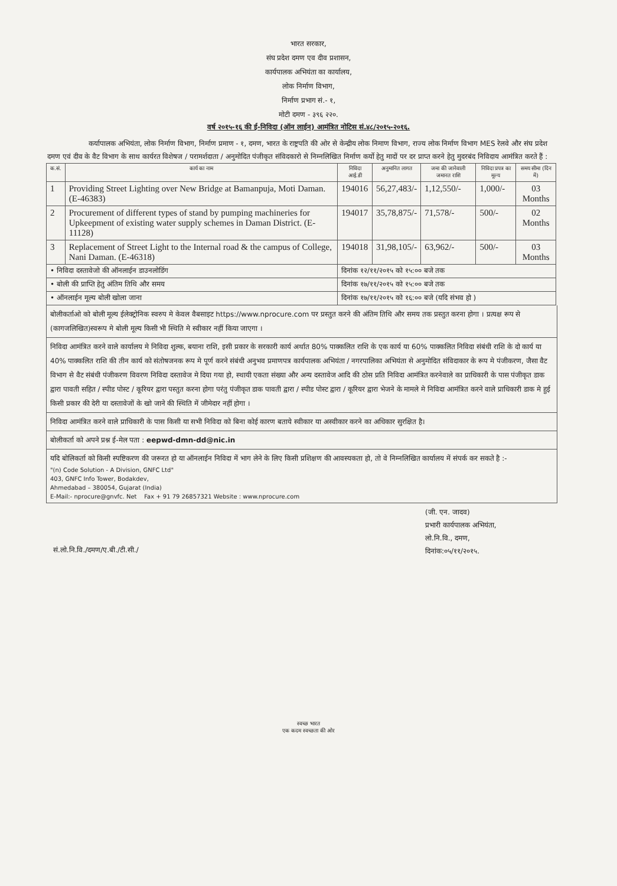भारत सरकार,
संघ प्रदेश दमण एव दीव प्रशासन,
कार्यपालक अभियंता का कार्यालय,
लोक निर्माण विभाग,
निर्माण प्रभाग सं.- १,
मोटी दमण - ३९६ २२०.
वर्ष २०१५-१६ की ई-निविदा (ऑन लाईन) आमंत्रित नोटिस सं.४८/२०१५-२०१६.
कर्यापालक अभियंता, लोक निर्माण विभाग, निर्माण प्रमाण - १, दमण, भारत के राष्ट्रपति की ओर से केन्द्रीय लोक निमाण विभाग, राज्य लोक निर्माण विभाग MES रेलवे और संघ प्रदेश दमण एवं दीव के वैट विभाग के साथ कार्यरत विशेषज / परामर्शदाता / अनुमोदित पंजीकृत संविदकारो से निम्नलिखित निर्माण कर्यो हेतु मादों पर दर प्राप्त करने हेतु मुदरबंद निविदाय आमंत्रित करते हैं :
| क.सं. | कार्य का नाम | निविदा आई.डी | अनुमानित लागत | जमा की जानेवाली जमानत राशि | निविदा प्रपत्र का मूल्य | समय सीमा (दिन में) |
| --- | --- | --- | --- | --- | --- | --- |
| 1 | Providing Street Lighting over New Bridge at Bamanpuja, Moti Daman. (E-46383) | 194016 | 56,27,483/- | 1,12,550/- | 1,000/- | 03 Months |
| 2 | Procurement of different types of stand by pumping machineries for Upkeepment of existing water supply schemes in Daman District. (E-11128) | 194017 | 35,78,875/- | 71,578/- | 500/- | 02 Months |
| 3 | Replacement of Street Light to the Internal road & the campus of College, Nani Daman. (E-46318) | 194018 | 31,98,105/- | 63,962/- | 500/- | 03 Months |
| • निविदा दस्तावेजो की ऑनलाईन डाउनलोडिंग | | दिनांक १२/११/२०१५ को १५:०० बजे तक | | | | |
| • बोली की प्राप्ति हेतु अंतिम तिथि और समय | | दिनांक १७/११/२०१५ को १५:०० बजे तक | | | | |
| • ऑनलाईन मूल्य बोली खोला जाना | | दिनांक १७/११/२०१५ को १६:०० बजे (यदि संभव हो ) | | | | |
बोलीकर्ताओ को बोली मूल्य ईलेक्ट्रोनिक स्वरुप मे केवल वैबसाइट https://www.nprocure.com पर प्रस्तुत करने की अंतिम तिथि और समय तक प्रस्तुत करना होगा । प्रत्यक्ष रूप से (कागजलिखित)स्वरूप मे बोली मूल्य किसी भी स्थिति मे स्वीकार नहीं किया जाएगा ।
निविदा आमंत्रित करने वाले कार्यालय मे निविदा शुल्क, बयाना राशि, इसी प्रकार के सरकारी कार्य अर्थात 80% पाक्कलित राशि के एक कार्य या 60% पाक्कलित निविदा संबंधी राशि के दो कार्य या 40% पाक्कलित राशि की तीन कार्य को संतोषजनक रूप मे पूर्ण करने संबंधी अनुभव प्रमाणपत्र कार्यपालक अभियंता / नगरपालिका अभियंता से अनुमोदित संविदाकार के रूप मे पंजीकरण, जैसा वैट विभाग से वैट संबंधी पंजीकरण विवरण निविदा दस्तावेज मे दिया गया हो, स्थायी एकता संख्या और अन्य दस्तावेज आदि की ठोस प्रति निविदा आमंत्रित करनेवाले का प्राधिकारी के पास पंजीकृत डाक द्वारा पावती सहित / स्पीड पोस्ट / कूरियर द्वारा पस्तुत करना होगा परंतु पंजीकृत डाक पावती द्वारा / स्पीड पोस्ट द्वारा / कूरियर द्वारा भेजने के मामले मे निविदा आमंत्रित करने वाले प्राधिकारी डाक मे हुई किसी प्रकार की देरी या दस्तावेजों के खो जाने की स्थिति में जीमेदार नहीं होगा ।
निविदा आमंत्रित करने वाले प्राधिकारी के पास किसी या सभी निविदा को बिना कोई कारण बताये स्वीकार या अस्वीकार करने का अधिकार सुरक्षित है।
बोलीकर्ता को अपने प्रश्न ई-मेल पता : eepwd-dmn-dd@nic.in
यदि बोलिकर्ता को किसी स्पष्टिकरण की जरूरत हो या ऑनलाईन निविदा में भाग लेने के लिए किसी प्रशिक्षण की आवस्यकता हो, तो वे निम्नलिखित कार्यालय में संपर्क कर सकते है :-
"(n) Code Solution - A Division, GNFC Ltd"
403, GNFC Info Tower, Bodakdev,
Ahmedabad – 380054, Gujarat (India)
E-Mail:- nprocure@gnvfc. Net Fax + 91 79 26857321 Website : www.nprocure.com
(जी. एन. जादव)
प्रभारी कार्यपालक अभियंता,
लो.नि.वि., दमण,
दिनांक:०५/११/२०१५.
सं.लो.नि.वि./दमण/ए.बी./टी.सी./
स्वच्छ भारत
एक कदम स्वच्छता की ओर